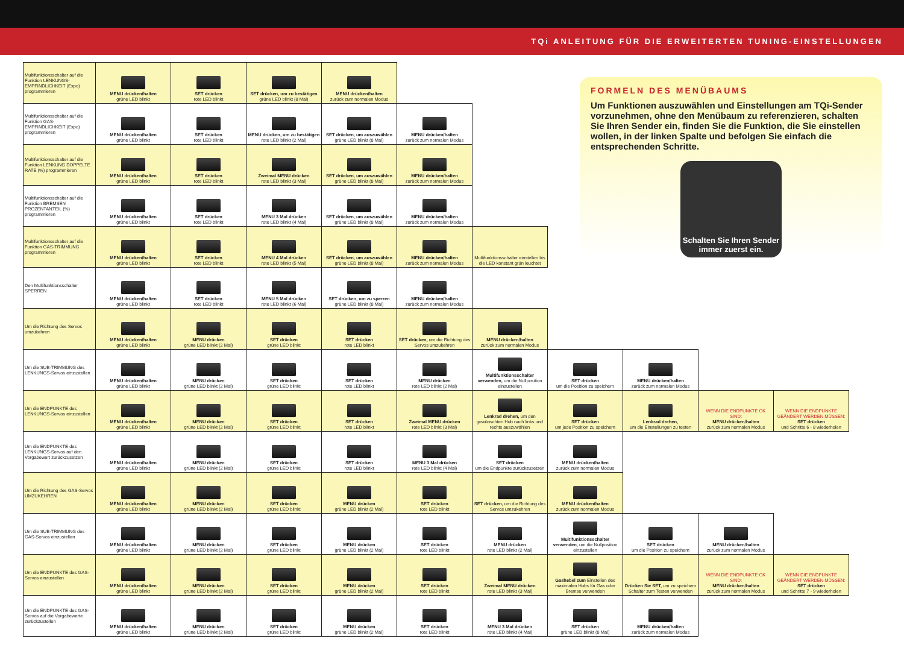TQi ANLEITUNG FÜR DIE ERWEITERTEN TUNING-EINSTELLUNGEN
| Multifunktionsschalter auf die Funktion LENKUNGS-EMPFINDLICHKEIT (Expo) programmieren | MENU drücken/halten grüne LED blinkt | SET drücken rote LED blinkt | SET drücken, um zu bestätigen grüne LED blinkt (8 Mal) | MENU drücken/halten zurück zum normalen Modus | | | | | | |
| Multifunktionsschalter auf die Funktion GAS-EMPFINDLICHKEIT (Expo) programmieren | MENU drücken/halten grüne LED blinkt | SET drücken rote LED blinkt | MENU drücken, um zu bestätigen rote LED blinkt (2 Mal) | SET drücken, um auszuwählen grüne LED blinkt (8 Mal) | MENU drücken/halten zurück zum normalen Modus | | | | | |
| Multifunktionsschalter auf die Funktion LENKUNG DOPPELTE RATE (%) programmieren | MENU drücken/halten grüne LED blinkt | SET drücken rote LED blinkt | Zweimal MENU drücken rote LED blinkt (3 Mal) | SET drücken, um auszuwählen grüne LED blinkt (8 Mal) | MENU drücken/halten zurück zum normalen Modus | | | | | |
| Multifunktionsschalter auf die Funktion BREMSEN PROZENTANTEIL (%) programmieren | MENU drücken/halten grüne LED blinkt | SET drücken rote LED blinkt | MENU 3 Mal drücken rote LED blinkt (4 Mal) | SET drücken, um auszuwählen grüne LED blinkt (8 Mal) | MENU drücken/halten zurück zum normalen Modus | | | | | |
| Multifunktionsschalter auf die Funktion GAS-TRIMMUNG programmieren | MENU drücken/halten grüne LED blinkt | SET drücken rote LED blinkt | MENU 4 Mal drücken rote LED blinkt (5 Mal) | SET drücken, um auszuwählen grüne LED blinkt (8 Mal) | MENU drücken/halten zurück zum normalen Modus | Multifunktionsschalter einstellen bis die LED konstant grün leuchtet | | | | |
| Den Multifunktionsschalter SPERREN | MENU drücken/halten grüne LED blinkt | SET drücken rote LED blinkt | MENU 5 Mal drücken rote LED blinkt (6 Mal) | SET drücken, um zu sperren grüne LED blinkt (8 Mal) | MENU drücken/halten zurück zum normalen Modus | | | | | |
| Um die Richtung des Servos umzukehren | MENU drücken/halten grüne LED blinkt | MENU drücken grüne LED blinkt (2 Mal) | SET drücken grüne LED blinkt | SET drücken rote LED blinkt | SET drücken, um die Richtung des Servos umzukehren | MENU drücken/halten zurück zum normalen Modus | | | | |
| Um die SUB-TRIMMUNG des LENKUNGS-Servos einzustellen | MENU drücken/halten grüne LED blinkt | MENU drücken grüne LED blinkt (2 Mal) | SET drücken grüne LED blinkt | SET drücken rote LED blinkt | MENU drücken rote LED blinkt (2 Mal) | Multifunktionsschalter verwenden, um die Nullposition einzustellen | SET drücken um die Position zu speichern | MENU drücken/halten zurück zum normalen Modus | | |
| Um die ENDPUNKTE des LENKUNGS-Servos einzustellen | MENU drücken/halten grüne LED blinkt | MENU drücken grüne LED blinkt (2 Mal) | SET drücken grüne LED blinkt | SET drücken rote LED blinkt | Zweimal MENU drücken rote LED blinkt (3 Mal) | Lenkrad drehen, um den gewünschten Hub nach links und rechts auszuwählen | SET drücken um jede Position zu speichern | Lenkrad drehen, um die Einstellungen zu testen | WENN DIE ENDPUNKTE OK SIND: MENU drücken/halten zurück zum normalen Modus | WENN DIE ENDPUNKTE GEÄNDERT WERDEN MÜSSEN: SET drücken und Schritte 6 - 8 wiederholen |
| Um die ENDPUNKTE des LENKUNGS-Servos auf den Vorgabewert zurückzusetzen | MENU drücken/halten grüne LED blinkt | MENU drücken grüne LED blinkt (2 Mal) | SET drücken grüne LED blinkt | SET drücken rote LED blinkt | MENU 3 Mal drücken rote LED blinkt (4 Mal) | SET drücken um die Endpunkte zurückzusetzen | MENU drücken/halten zurück zum normalen Modus | | | |
| Um die Richtung des GAS-Servos UMZUKEHREN | MENU drücken/halten grüne LED blinkt | MENU drücken grüne LED blinkt (2 Mal) | SET drücken grüne LED blinkt | MENU drücken grüne LED blinkt (2 Mal) | SET drücken rote LED blinkt | SET drücken, um die Richtung des Servos umzukehren | MENU drücken/halten zurück zum normalen Modus | | | |
| Um die SUB-TRIMMUNG des GAS-Servos einzustellen | MENU drücken/halten grüne LED blinkt | MENU drücken grüne LED blinkt (2 Mal) | SET drücken grüne LED blinkt | MENU drücken grüne LED blinkt (2 Mal) | SET drücken rote LED blinkt | MENU drücken rote LED blinkt (2 Mal) | Multifunktionsschalter verwenden, um die Nullposition einzustellen | SET drücken um die Position zu speichern | MENU drücken/halten zurück zum normalen Modus | |
| Um die ENDPUNKTE des GAS-Servos einzustellen | MENU drücken/halten grüne LED blinkt | MENU drücken grüne LED blinkt (2 Mal) | SET drücken grüne LED blinkt | MENU drücken grüne LED blinkt (2 Mal) | SET drücken rote LED blinkt | Zweimal MENU drücken rote LED blinkt (3 Mal) | Gashebel zum Einstellen des maximalen Hubs für Gas oder Bremse verwenden | Drücken Sie SET, um zu speichern Schalter zum Testen verwenden | WENN DIE ENDPUNKTE OK SIND: MENU drücken/halten zurück zum normalen Modus | WENN DIE ENDPUNKTE GEÄNDERT WERDEN MÜSSEN: SET drücken und Schritte 7 - 9 wiederholen |
| Um die ENDPUNKTE des GAS-Servos auf die Vorgabewerte zurückzustellen | MENU drücken/halten grüne LED blinkt | MENU drücken grüne LED blinkt (2 Mal) | SET drücken grüne LED blinkt | MENU drücken grüne LED blinkt (2 Mal) | SET drücken rote LED blinkt | MENU 3 Mal drücken rote LED blinkt (4 Mal) | SET drücken grüne LED blinkt (8 Mal) | MENU drücken/halten zurück zum normalen Modus | | |
FORMELN DES MENÜBAUMS
Um Funktionen auszuwählen und Einstellungen am TQi-Sender vorzunehmen, ohne den Menübaum zu referenzieren, schalten Sie Ihren Sender ein, finden Sie die Funktion, die Sie einstellen wollen, in der linken Spalte und befolgen Sie einfach die entsprechenden Schritte.
Schalten Sie Ihren Sender immer zuerst ein.